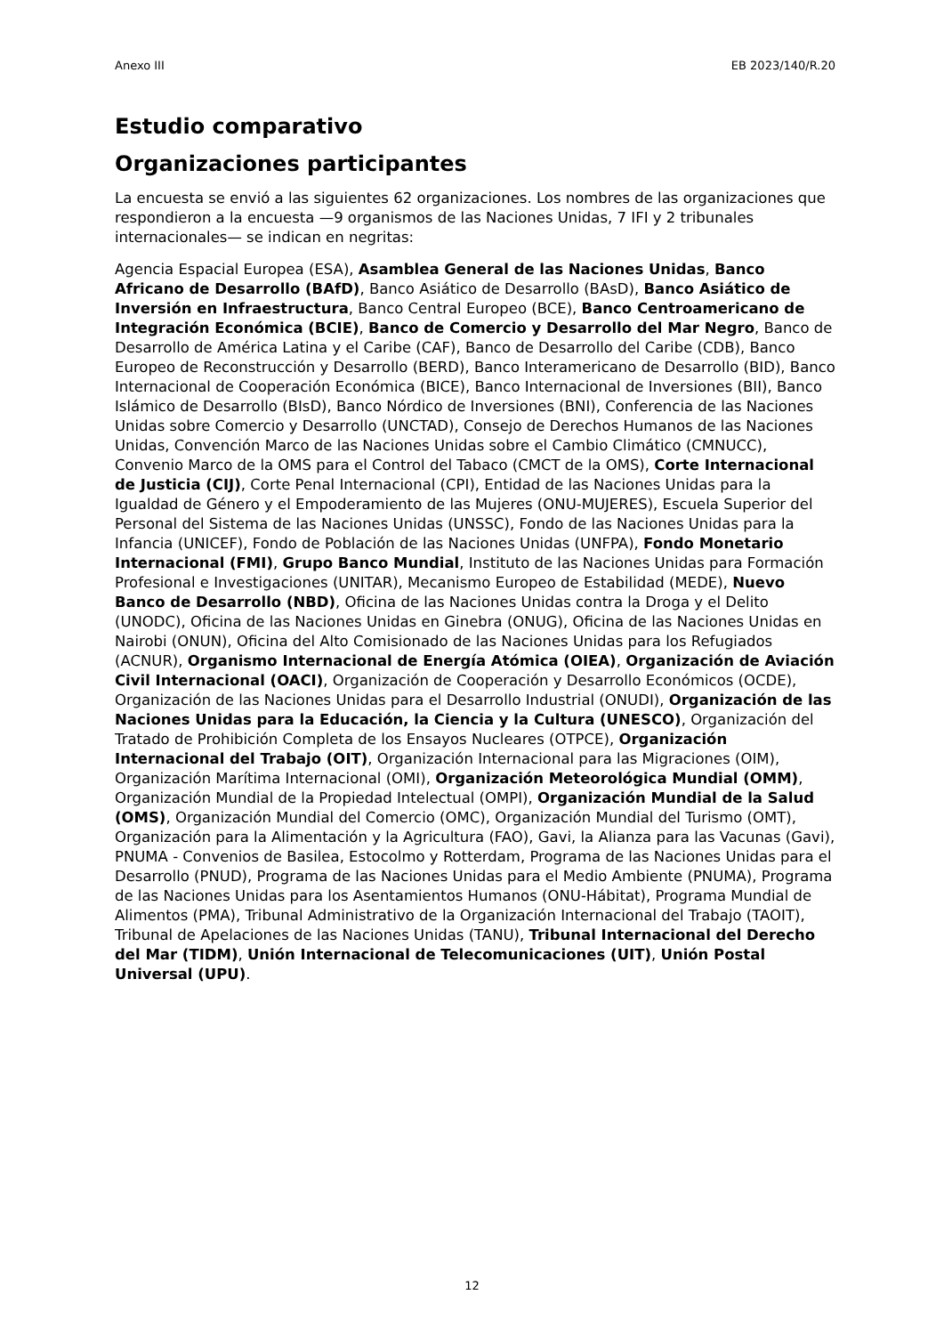Anexo III EB 2023/140/R.20
Estudio comparativo
Organizaciones participantes
La encuesta se envió a las siguientes 62 organizaciones. Los nombres de las organizaciones que respondieron a la encuesta —9 organismos de las Naciones Unidas, 7 IFI y 2 tribunales internacionales— se indican en negritas:
Agencia Espacial Europea (ESA), Asamblea General de las Naciones Unidas, Banco Africano de Desarrollo (BAfD), Banco Asiático de Desarrollo (BAsD), Banco Asiático de Inversión en Infraestructura, Banco Central Europeo (BCE), Banco Centroamericano de Integración Económica (BCIE), Banco de Comercio y Desarrollo del Mar Negro, Banco de Desarrollo de América Latina y el Caribe (CAF), Banco de Desarrollo del Caribe (CDB), Banco Europeo de Reconstrucción y Desarrollo (BERD), Banco Interamericano de Desarrollo (BID), Banco Internacional de Cooperación Económica (BICE), Banco Internacional de Inversiones (BII), Banco Islámico de Desarrollo (BIsD), Banco Nórdico de Inversiones (BNI), Conferencia de las Naciones Unidas sobre Comercio y Desarrollo (UNCTAD), Consejo de Derechos Humanos de las Naciones Unidas, Convención Marco de las Naciones Unidas sobre el Cambio Climático (CMNUCC), Convenio Marco de la OMS para el Control del Tabaco (CMCT de la OMS), Corte Internacional de Justicia (CIJ), Corte Penal Internacional (CPI), Entidad de las Naciones Unidas para la Igualdad de Género y el Empoderamiento de las Mujeres (ONU-MUJERES), Escuela Superior del Personal del Sistema de las Naciones Unidas (UNSSC), Fondo de las Naciones Unidas para la Infancia (UNICEF), Fondo de Población de las Naciones Unidas (UNFPA), Fondo Monetario Internacional (FMI), Grupo Banco Mundial, Instituto de las Naciones Unidas para Formación Profesional e Investigaciones (UNITAR), Mecanismo Europeo de Estabilidad (MEDE), Nuevo Banco de Desarrollo (NBD), Oficina de las Naciones Unidas contra la Droga y el Delito (UNODC), Oficina de las Naciones Unidas en Ginebra (ONUG), Oficina de las Naciones Unidas en Nairobi (ONUN), Oficina del Alto Comisionado de las Naciones Unidas para los Refugiados (ACNUR), Organismo Internacional de Energía Atómica (OIEA), Organización de Aviación Civil Internacional (OACI), Organización de Cooperación y Desarrollo Económicos (OCDE), Organización de las Naciones Unidas para el Desarrollo Industrial (ONUDI), Organización de las Naciones Unidas para la Educación, la Ciencia y la Cultura (UNESCO), Organización del Tratado de Prohibición Completa de los Ensayos Nucleares (OTPCE), Organización Internacional del Trabajo (OIT), Organización Internacional para las Migraciones (OIM), Organización Marítima Internacional (OMI), Organización Meteorológica Mundial (OMM), Organización Mundial de la Propiedad Intelectual (OMPI), Organización Mundial de la Salud (OMS), Organización Mundial del Comercio (OMC), Organización Mundial del Turismo (OMT), Organización para la Alimentación y la Agricultura (FAO), Gavi, la Alianza para las Vacunas (Gavi), PNUMA - Convenios de Basilea, Estocolmo y Rotterdam, Programa de las Naciones Unidas para el Desarrollo (PNUD), Programa de las Naciones Unidas para el Medio Ambiente (PNUMA), Programa de las Naciones Unidas para los Asentamientos Humanos (ONU-Hábitat), Programa Mundial de Alimentos (PMA), Tribunal Administrativo de la Organización Internacional del Trabajo (TAOIT), Tribunal de Apelaciones de las Naciones Unidas (TANU), Tribunal Internacional del Derecho del Mar (TIDM), Unión Internacional de Telecomunicaciones (UIT), Unión Postal Universal (UPU).
12